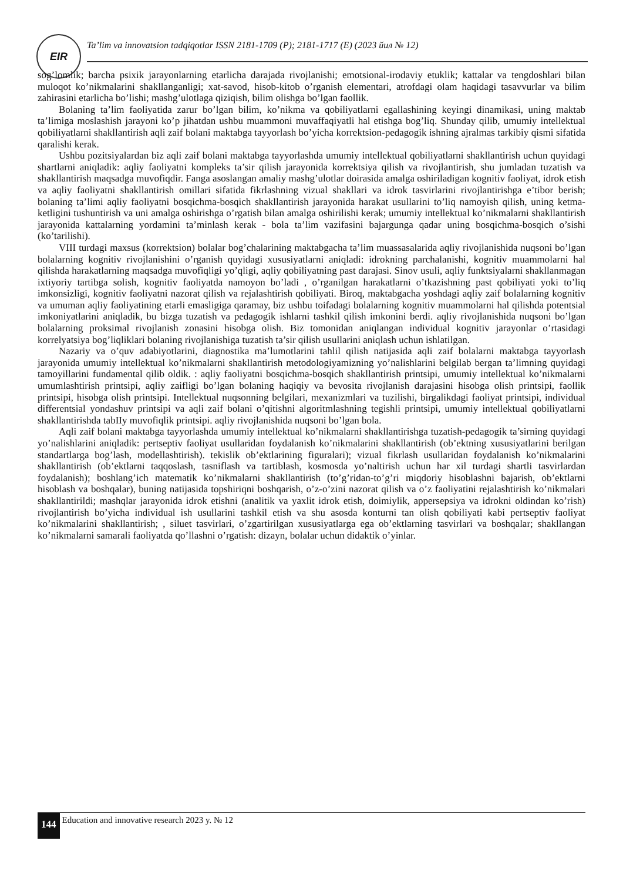EIR
Ta’lim va innovatsion tadqiqotlar ISSN 2181-1709 (P); 2181-1717 (E) (2023 йил № 12)
sog’lomlik; barcha psixik jarayonlarning etarlicha darajada rivojlanishi; emotsional-irodaviy etuklik; kattalar va tengdoshlari bilan muloqot ko’nikmalarini shakllanganligi; xat-savod, hisob-kitob o’rganish elementari, atrofdagi olam haqidagi tasavvurlar va bilim zahirasini etarlicha bo’lishi; mashg’ulotlaga qiziqish, bilim olishga bo’lgan faollik.
Bolaning ta’lim faoliyatida zarur bo’lgan bilim, ko’nikma va qobiliyatlarni egallashining keyingi dinamikasi, uning maktab ta’limiga moslashish jarayoni ko’p jihatdan ushbu muammoni muvaffaqiyatli hal etishga bog’liq. Shunday qilib, umumiy intellektual qobiliyatlarni shakllantirish aqli zaif bolani maktabga tayyorlash bo’yicha korrektsion-pedagogik ishning ajralmas tarkibiy qismi sifatida qaralishi kerak.
Ushbu pozitsiyalardan biz aqli zaif bolani maktabga tayyorlashda umumiy intellektual qobiliyatlarni shakllantirish uchun quyidagi shartlarni aniqladik: aqliy faoliyatni kompleks ta’sir qilish jarayonida korrektsiya qilish va rivojlantirish, shu jumladan tuzatish va shakllantirish maqsadga muvofiqdir. Fanga asoslangan amaliy mashg’ulotlar doirasida amalga oshiriladigan kognitiv faoliyat, idrok etish va aqliy faoliyatni shakllantirish omillari sifatida fikrlashning vizual shakllari va idrok tasvirlarini rivojlantirishga e’tibor berish; bolaning ta’limi aqliy faoliyatni bosqichma-bosqich shakllantirish jarayonida harakat usullarini to’liq namoyish qilish, uning ketma-ketligini tushuntirish va uni amalga oshirishga o’rgatish bilan amalga oshirilishi kerak; umumiy intellektual ko’nikmalarni shakllantirish jarayonida kattalarning yordamini ta’minlash kerak - bola ta’lim vazifasini bajargunga qadar uning bosqichma-bosqich o’sishi (ko’tarilishi).
VIII turdagi maxsus (korrektsion) bolalar bog’chalarining maktabgacha ta’lim muassasalarida aqliy rivojlanishida nuqsoni bo’lgan bolalarning kognitiv rivojlanishini o’rganish quyidagi xususiyatlarni aniqladi: idrokning parchalanishi, kognitiv muammolarni hal qilishda harakatlarning maqsadga muvofiqligi yo’qligi, aqliy qobiliyatning past darajasi. Sinov usuli, aqliy funktsiyalarni shakllanmagan ixtiyoriy tartibga solish, kognitiv faoliyatda namoyon bo’ladi , o’rganilgan harakatlarni o’tkazishning past qobiliyati yoki to’liq imkonsizligi, kognitiv faoliyatni nazorat qilish va rejalashtirish qobiliyati. Biroq, maktabgacha yoshdagi aqliy zaif bolalarning kognitiv va umuman aqliy faoliyatining etarli emasligiga qaramay, biz ushbu toifadagi bolalarning kognitiv muammolarni hal qilishda potentsial imkoniyatlarini aniqladik, bu bizga tuzatish va pedagogik ishlarni tashkil qilish imkonini berdi. aqliy rivojlanishida nuqsoni bo’lgan bolalarning proksimal rivojlanish zonasini hisobga olish. Biz tomonidan aniqlangan individual kognitiv jarayonlar o’rtasidagi korrelyatsiya bog’liqliklari bolaning rivojlanishiga tuzatish ta’sir qilish usullarini aniqlash uchun ishlatilgan.
Nazariy va o’quv adabiyotlarini, diagnostika ma’lumotlarini tahlil qilish natijasida aqli zaif bolalarni maktabga tayyorlash jarayonida umumiy intellektual ko’nikmalarni shakllantirish metodologiyamizning yo’nalishlarini belgilab bergan ta’limning quyidagi tamoyillarini fundamental qilib oldik. : aqliy faoliyatni bosqichma-bosqich shakllantirish printsipi, umumiy intellektual ko’nikmalarni umumlashtirish printsipi, aqliy zaifligi bo’lgan bolaning haqiqiy va bevosita rivojlanish darajasini hisobga olish printsipi, faollik printsipi, hisobga olish printsipi. Intellektual nuqsonning belgilari, mexanizmlari va tuzilishi, birgalikdagi faoliyat printsipi, individual differentsial yondashuv printsipi va aqli zaif bolani o’qitishni algoritmlashning tegishli printsipi, umumiy intellektual qobiliyatlarni shakllantirishda tabIIy muvofiqlik printsipi. aqliy rivojlanishida nuqsoni bo’lgan bola.
Aqli zaif bolani maktabga tayyorlashda umumiy intellektual ko’nikmalarni shakllantirishga tuzatish-pedagogik ta’sirning quyidagi yo’nalishlarini aniqladik: pertseptiv faoliyat usullaridan foydalanish ko’nikmalarini shakllantirish (ob’ektning xususiyatlarini berilgan standartlarga bog’lash, modellashtirish). tekislik ob’ektlarining figuralari); vizual fikrlash usullaridan foydalanish ko’nikmalarini shakllantirish (ob’ektlarni taqqoslash, tasniflash va tartiblash, kosmosda yo’naltirish uchun har xil turdagi shartli tasvirlardan foydalanish); boshlang’ich matematik ko’nikmalarni shakllantirish (to’g’ridan-to’g’ri miqdoriy hisoblashni bajarish, ob’ektlarni hisoblash va boshqalar), buning natijasida topshiriqni boshqarish, o’z-o’zini nazorat qilish va o’z faoliyatini rejalashtirish ko’nikmalari shakllantirildi; mashqlar jarayonida idrok etishni (analitik va yaxlit idrok etish, doimiylik, appersepsiya va idrokni oldindan ko’rish) rivojlantirish bo’yicha individual ish usullarini tashkil etish va shu asosda konturni tan olish qobiliyati kabi pertseptiv faoliyat ko’nikmalarini shakllantirish; , siluet tasvirlari, o’zgartirilgan xususiyatlarga ega ob’ektlarning tasvirlari va boshqalar; shakllangan ko’nikmalarni samarali faoliyatda qo’llashni o’rgatish: dizayn, bolalar uchun didaktik o’yinlar.
144 Education and innovative research 2023 y. № 12